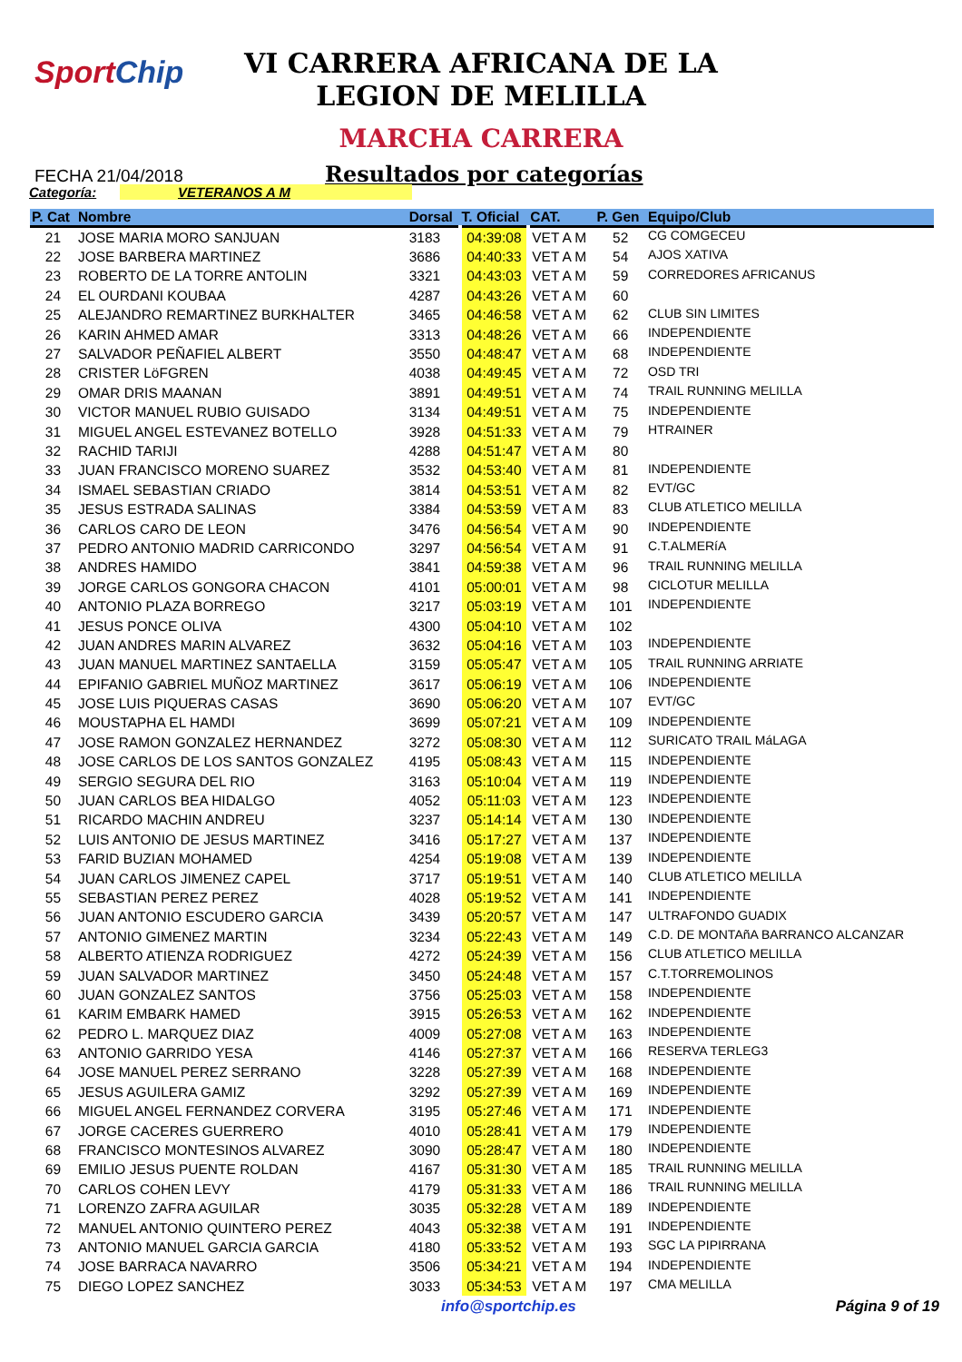SportChip
VI CARRERA AFRICANA DE LA
LEGION DE MELILLA
MARCHA CARRERA
FECHA 21/04/2018
Resultados por categorías
Categoría: VETERANOS A M
| P. Cat | Nombre | Dorsal | T. Oficial | CAT. | P. Gen | Equipo/Club |
| --- | --- | --- | --- | --- | --- | --- |
| 21 | JOSE MARIA MORO SANJUAN | 3183 | 04:39:08 | VET A M | 52 | CG COMGECEU |
| 22 | JOSE BARBERA MARTINEZ | 3686 | 04:40:33 | VET A M | 54 | AJOS XATIVA |
| 23 | ROBERTO DE LA TORRE ANTOLIN | 3321 | 04:43:03 | VET A M | 59 | CORREDORES AFRICANUS |
| 24 | EL OURDANI KOUBAA | 4287 | 04:43:26 | VET A M | 60 | |
| 25 | ALEJANDRO REMARTINEZ BURKHALTER | 3465 | 04:46:58 | VET A M | 62 | CLUB SIN LIMITES |
| 26 | KARIN AHMED AMAR | 3313 | 04:48:26 | VET A M | 66 | INDEPENDIENTE |
| 27 | SALVADOR PEÑAFIEL ALBERT | 3550 | 04:48:47 | VET A M | 68 | INDEPENDIENTE |
| 28 | CRISTER LöFGREN | 4038 | 04:49:45 | VET A M | 72 | OSD TRI |
| 29 | OMAR DRIS MAANAN | 3891 | 04:49:51 | VET A M | 74 | TRAIL RUNNING MELILLA |
| 30 | VICTOR MANUEL RUBIO GUISADO | 3134 | 04:49:51 | VET A M | 75 | INDEPENDIENTE |
| 31 | MIGUEL ANGEL ESTEVANEZ BOTELLO | 3928 | 04:51:33 | VET A M | 79 | HTRAINER |
| 32 | RACHID TARIJI | 4288 | 04:51:47 | VET A M | 80 | |
| 33 | JUAN FRANCISCO MORENO SUAREZ | 3532 | 04:53:40 | VET A M | 81 | INDEPENDIENTE |
| 34 | ISMAEL SEBASTIAN CRIADO | 3814 | 04:53:51 | VET A M | 82 | EVT/GC |
| 35 | JESUS ESTRADA SALINAS | 3384 | 04:53:59 | VET A M | 83 | CLUB ATLETICO MELILLA |
| 36 | CARLOS CARO DE LEON | 3476 | 04:56:54 | VET A M | 90 | INDEPENDIENTE |
| 37 | PEDRO ANTONIO MADRID CARRICONDO | 3297 | 04:56:54 | VET A M | 91 | C.T.ALMERíA |
| 38 | ANDRES HAMIDO | 3841 | 04:59:38 | VET A M | 96 | TRAIL RUNNING MELILLA |
| 39 | JORGE CARLOS GONGORA CHACON | 4101 | 05:00:01 | VET A M | 98 | CICLOTUR MELILLA |
| 40 | ANTONIO PLAZA BORREGO | 3217 | 05:03:19 | VET A M | 101 | INDEPENDIENTE |
| 41 | JESUS PONCE OLIVA | 4300 | 05:04:10 | VET A M | 102 | |
| 42 | JUAN ANDRES MARIN ALVAREZ | 3632 | 05:04:16 | VET A M | 103 | INDEPENDIENTE |
| 43 | JUAN MANUEL MARTINEZ SANTAELLA | 3159 | 05:05:47 | VET A M | 105 | TRAIL RUNNING ARRIATE |
| 44 | EPIFANIO GABRIEL MUÑOZ MARTINEZ | 3617 | 05:06:19 | VET A M | 106 | INDEPENDIENTE |
| 45 | JOSE LUIS PIQUERAS CASAS | 3690 | 05:06:20 | VET A M | 107 | EVT/GC |
| 46 | MOUSTAPHA EL HAMDI | 3699 | 05:07:21 | VET A M | 109 | INDEPENDIENTE |
| 47 | JOSE RAMON GONZALEZ HERNANDEZ | 3272 | 05:08:30 | VET A M | 112 | SURICATO TRAIL MáLAGA |
| 48 | JOSE CARLOS DE LOS SANTOS GONZALEZ | 4195 | 05:08:43 | VET A M | 115 | INDEPENDIENTE |
| 49 | SERGIO SEGURA DEL RIO | 3163 | 05:10:04 | VET A M | 119 | INDEPENDIENTE |
| 50 | JUAN CARLOS BEA HIDALGO | 4052 | 05:11:03 | VET A M | 123 | INDEPENDIENTE |
| 51 | RICARDO MACHIN ANDREU | 3237 | 05:14:14 | VET A M | 130 | INDEPENDIENTE |
| 52 | LUIS ANTONIO DE JESUS MARTINEZ | 3416 | 05:17:27 | VET A M | 137 | INDEPENDIENTE |
| 53 | FARID BUZIAN MOHAMED | 4254 | 05:19:08 | VET A M | 139 | INDEPENDIENTE |
| 54 | JUAN CARLOS JIMENEZ CAPEL | 3717 | 05:19:51 | VET A M | 140 | CLUB ATLETICO MELILLA |
| 55 | SEBASTIAN PEREZ PEREZ | 4028 | 05:19:52 | VET A M | 141 | INDEPENDIENTE |
| 56 | JUAN ANTONIO ESCUDERO GARCIA | 3439 | 05:20:57 | VET A M | 147 | ULTRAFONDO GUADIX |
| 57 | ANTONIO GIMENEZ MARTIN | 3234 | 05:22:43 | VET A M | 149 | C.D. DE MONTAñA BARRANCO ALCANZAR |
| 58 | ALBERTO ATIENZA RODRIGUEZ | 4272 | 05:24:39 | VET A M | 156 | CLUB ATLETICO MELILLA |
| 59 | JUAN SALVADOR MARTINEZ | 3450 | 05:24:48 | VET A M | 157 | C.T.TORREMOLINOS |
| 60 | JUAN GONZALEZ SANTOS | 3756 | 05:25:03 | VET A M | 158 | INDEPENDIENTE |
| 61 | KARIM EMBARK HAMED | 3915 | 05:26:53 | VET A M | 162 | INDEPENDIENTE |
| 62 | PEDRO L. MARQUEZ DIAZ | 4009 | 05:27:08 | VET A M | 163 | INDEPENDIENTE |
| 63 | ANTONIO GARRIDO YESA | 4146 | 05:27:37 | VET A M | 166 | RESERVA TERLEG3 |
| 64 | JOSE MANUEL PEREZ SERRANO | 3228 | 05:27:39 | VET A M | 168 | INDEPENDIENTE |
| 65 | JESUS AGUILERA GAMIZ | 3292 | 05:27:39 | VET A M | 169 | INDEPENDIENTE |
| 66 | MIGUEL ANGEL FERNANDEZ CORVERA | 3195 | 05:27:46 | VET A M | 171 | INDEPENDIENTE |
| 67 | JORGE CACERES GUERRERO | 4010 | 05:28:41 | VET A M | 179 | INDEPENDIENTE |
| 68 | FRANCISCO MONTESINOS ALVAREZ | 3090 | 05:28:47 | VET A M | 180 | INDEPENDIENTE |
| 69 | EMILIO JESUS PUENTE ROLDAN | 4167 | 05:31:30 | VET A M | 185 | TRAIL RUNNING MELILLA |
| 70 | CARLOS COHEN LEVY | 4179 | 05:31:33 | VET A M | 186 | TRAIL RUNNING MELILLA |
| 71 | LORENZO ZAFRA AGUILAR | 3035 | 05:32:28 | VET A M | 189 | INDEPENDIENTE |
| 72 | MANUEL ANTONIO QUINTERO PEREZ | 4043 | 05:32:38 | VET A M | 191 | INDEPENDIENTE |
| 73 | ANTONIO MANUEL GARCIA GARCIA | 4180 | 05:33:52 | VET A M | 193 | SGC LA PIPIRRANA |
| 74 | JOSE BARRACA NAVARRO | 3506 | 05:34:21 | VET A M | 194 | INDEPENDIENTE |
| 75 | DIEGO LOPEZ SANCHEZ | 3033 | 05:34:53 | VET A M | 197 | CMA MELILLA |
info@sportchip.es Página 9 of 19